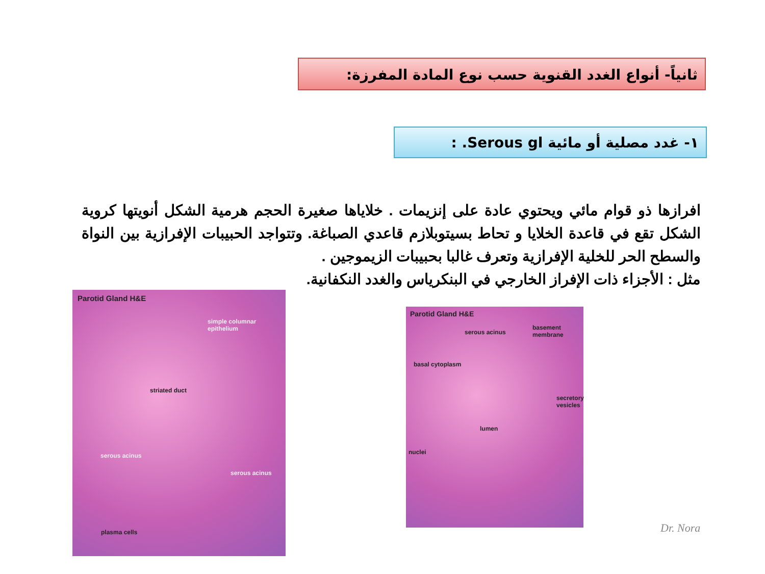ثانياً- أنواع الغدد القنوية حسب نوع المادة المفرزة:
١- غدد مصلية أو مائية Serous gl. :
افرازها ذو قوام مائي ويحتوي عادة على إنزيمات . خلاياها صغيرة الحجم هرمية الشكل أنويتها كروية الشكل تقع في قاعدة الخلايا و تحاط بسيتوبلازم قاعدي الصباغة. وتتواجد الحبيبات الإفرازية بين النواة والسطح الحر للخلية الإفرازية وتعرف غالبا بحبيبات الزيموجين .
مثل : الأجزاء ذات الإفراز الخارجي في البنكرياس والغدد النكفانية.
Parotid Gland H&E
simple columnar epithelium
striated duct
serous acinus
serous acinus
plasma cells
Parotid Gland H&E
serous acinus
basement membrane
basal cytoplasm
secretory vesicles
lumen
nuclei
Dr. Nora